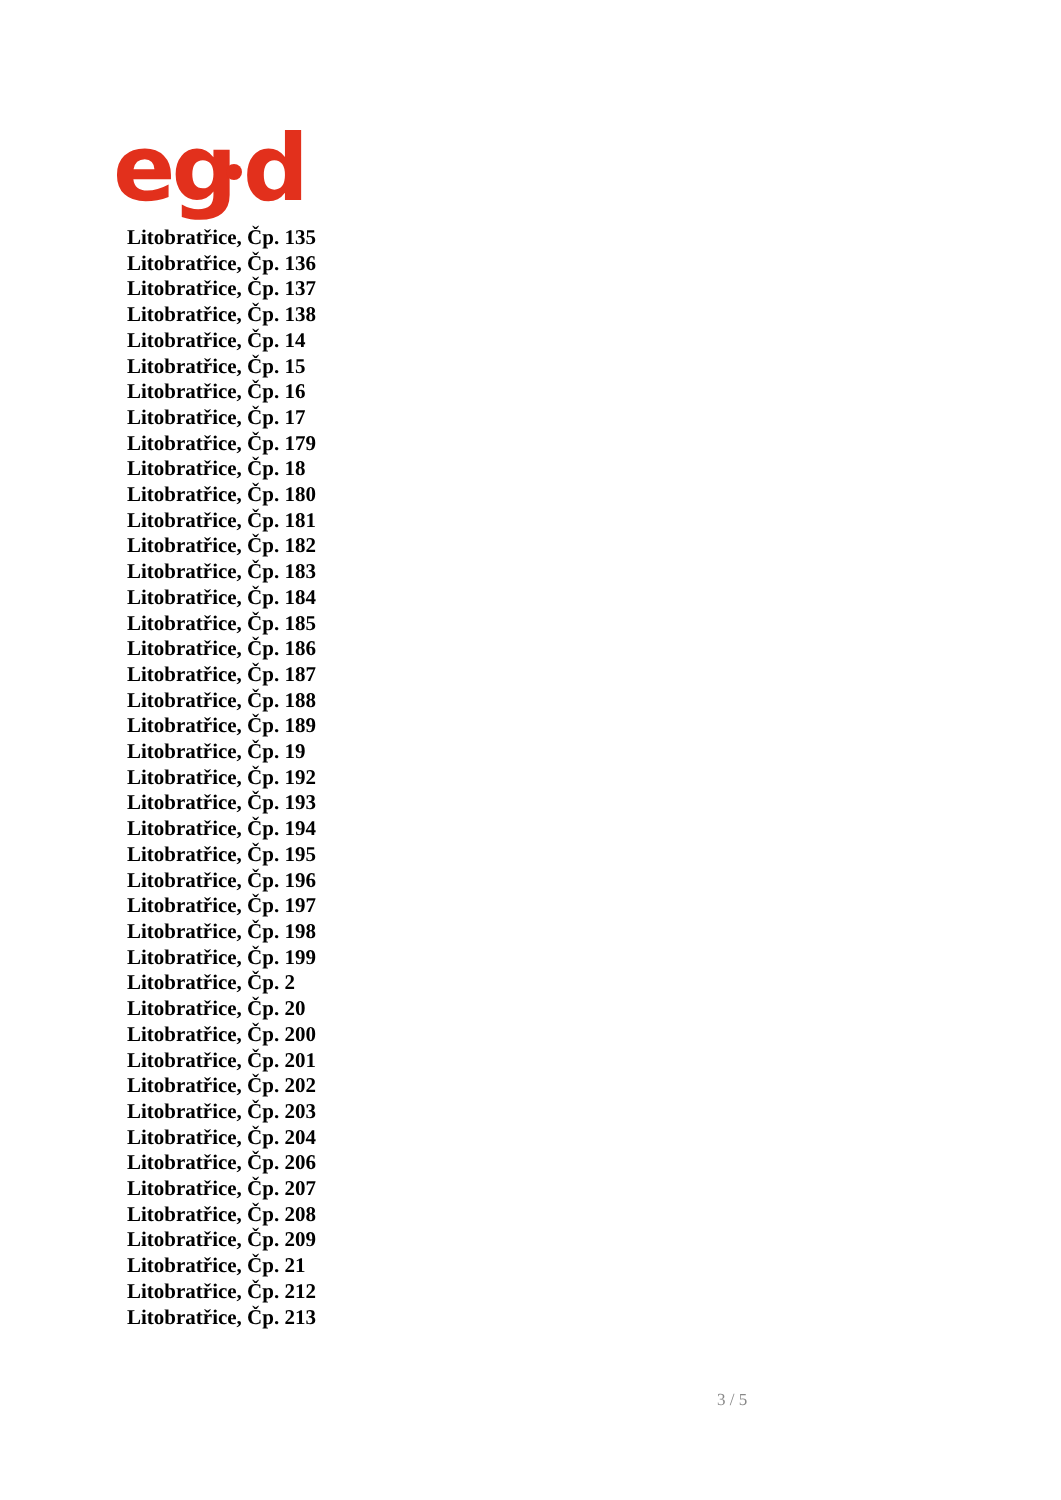eg
d
Litobratřice, Čp. 135
Litobratřice, Čp. 136
Litobratřice, Čp. 137
Litobratřice, Čp. 138
Litobratřice, Čp. 14
Litobratřice, Čp. 15
Litobratřice, Čp. 16
Litobratřice, Čp. 17
Litobratřice, Čp. 179
Litobratřice, Čp. 18
Litobratřice, Čp. 180
Litobratřice, Čp. 181
Litobratřice, Čp. 182
Litobratřice, Čp. 183
Litobratřice, Čp. 184
Litobratřice, Čp. 185
Litobratřice, Čp. 186
Litobratřice, Čp. 187
Litobratřice, Čp. 188
Litobratřice, Čp. 189
Litobratřice, Čp. 19
Litobratřice, Čp. 192
Litobratřice, Čp. 193
Litobratřice, Čp. 194
Litobratřice, Čp. 195
Litobratřice, Čp. 196
Litobratřice, Čp. 197
Litobratřice, Čp. 198
Litobratřice, Čp. 199
Litobratřice, Čp. 2
Litobratřice, Čp. 20
Litobratřice, Čp. 200
Litobratřice, Čp. 201
Litobratřice, Čp. 202
Litobratřice, Čp. 203
Litobratřice, Čp. 204
Litobratřice, Čp. 206
Litobratřice, Čp. 207
Litobratřice, Čp. 208
Litobratřice, Čp. 209
Litobratřice, Čp. 21
Litobratřice, Čp. 212
Litobratřice, Čp. 213
3 / 5